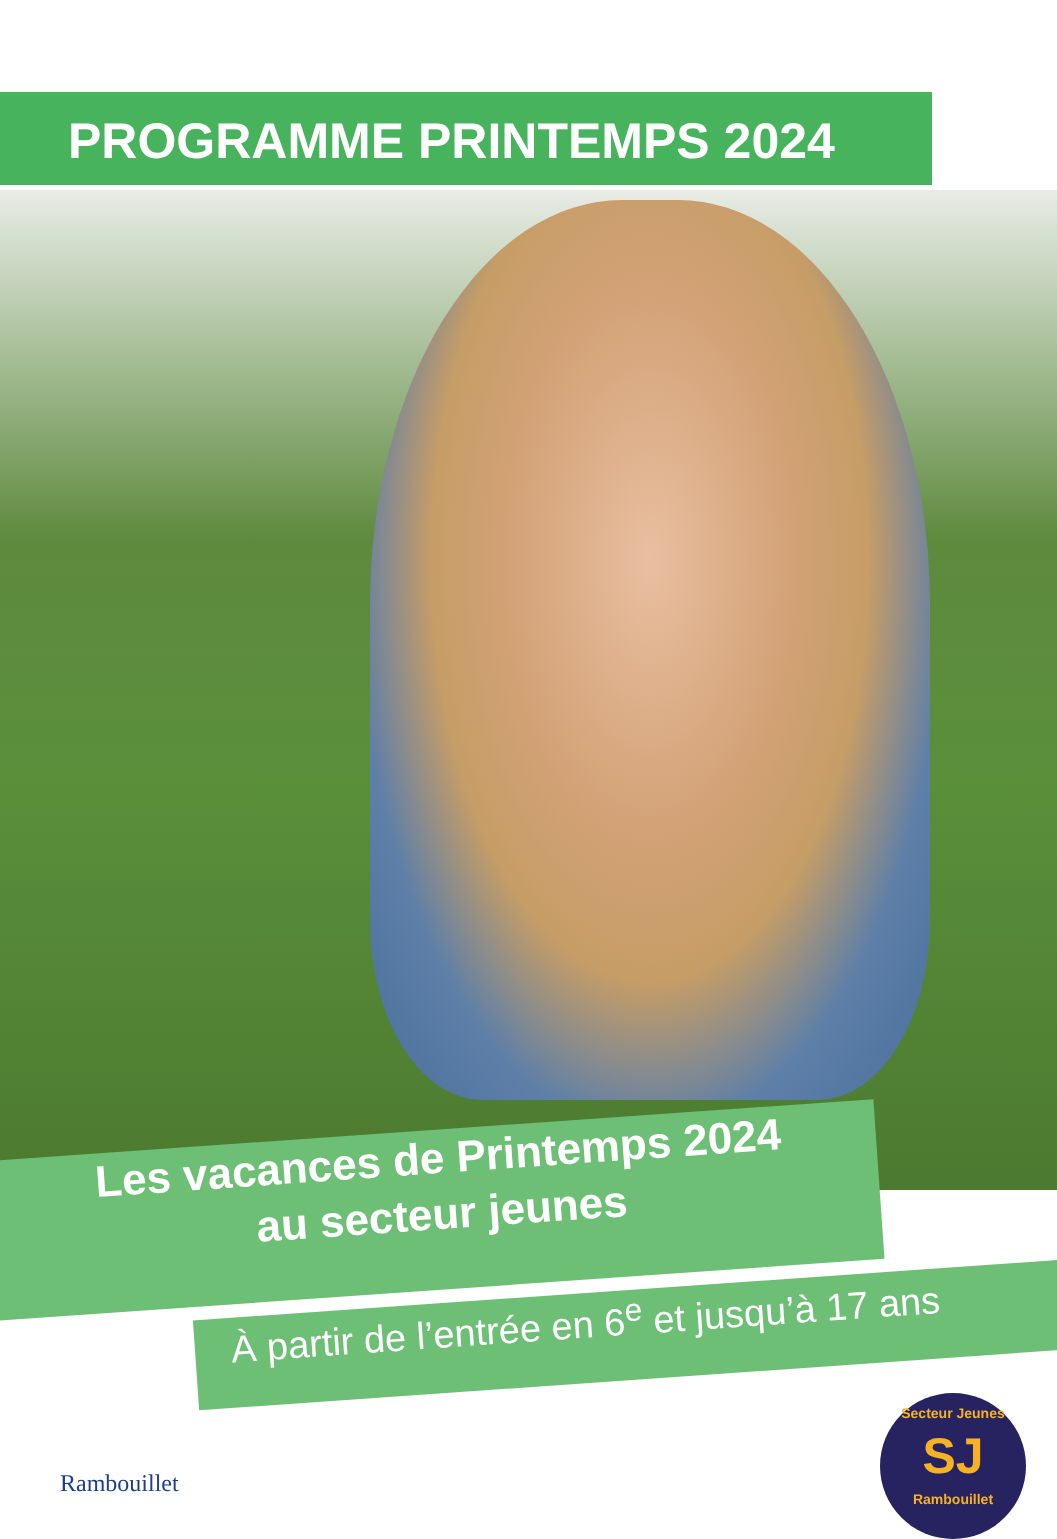PROGRAMME PRINTEMPS 2024
Les vacances de Printemps 2024
au secteur jeunes
À partir de l’entrée en 6<sup>e</sup> et jusqu’à 17 ans
Rambouillet
Secteur Jeunes
SJ
Rambouillet